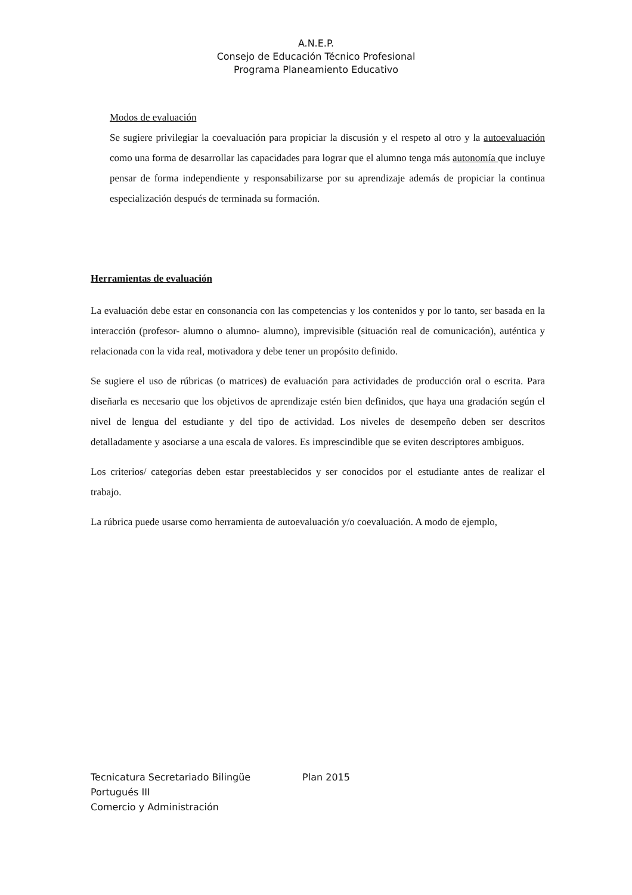A.N.E.P.
Consejo de Educación Técnico Profesional
Programa Planeamiento Educativo
Modos de evaluación
Se sugiere privilegiar la coevaluación para propiciar la discusión y el respeto al otro y la autoevaluación como una forma de desarrollar las capacidades para lograr que el alumno tenga más autonomía que incluye pensar de forma independiente y responsabilizarse por su aprendizaje además de propiciar la continua especialización después de terminada su formación.
Herramientas de evaluación
La evaluación debe estar en consonancia con las competencias y los contenidos y por lo tanto, ser basada en la interacción (profesor- alumno o alumno- alumno), imprevisible (situación real de comunicación), auténtica y relacionada con la vida real, motivadora y debe tener un propósito definido.
Se sugiere el uso de rúbricas (o matrices) de evaluación para actividades de producción oral o escrita. Para diseñarla es necesario que los objetivos de aprendizaje estén bien definidos, que haya una gradación según el nivel de lengua del estudiante y del tipo de actividad. Los niveles de desempeño deben ser descritos detalladamente y asociarse a una escala de valores. Es imprescindible que se eviten descriptores ambiguos.
Los criterios/ categorías deben estar preestablecidos y ser conocidos por el estudiante antes de realizar el trabajo.
La rúbrica puede usarse como herramienta de autoevaluación y/o coevaluación. A modo de ejemplo,
Tecnicatura Secretariado Bilingüe Plan 2015
Portugués III
Comercio y Administración